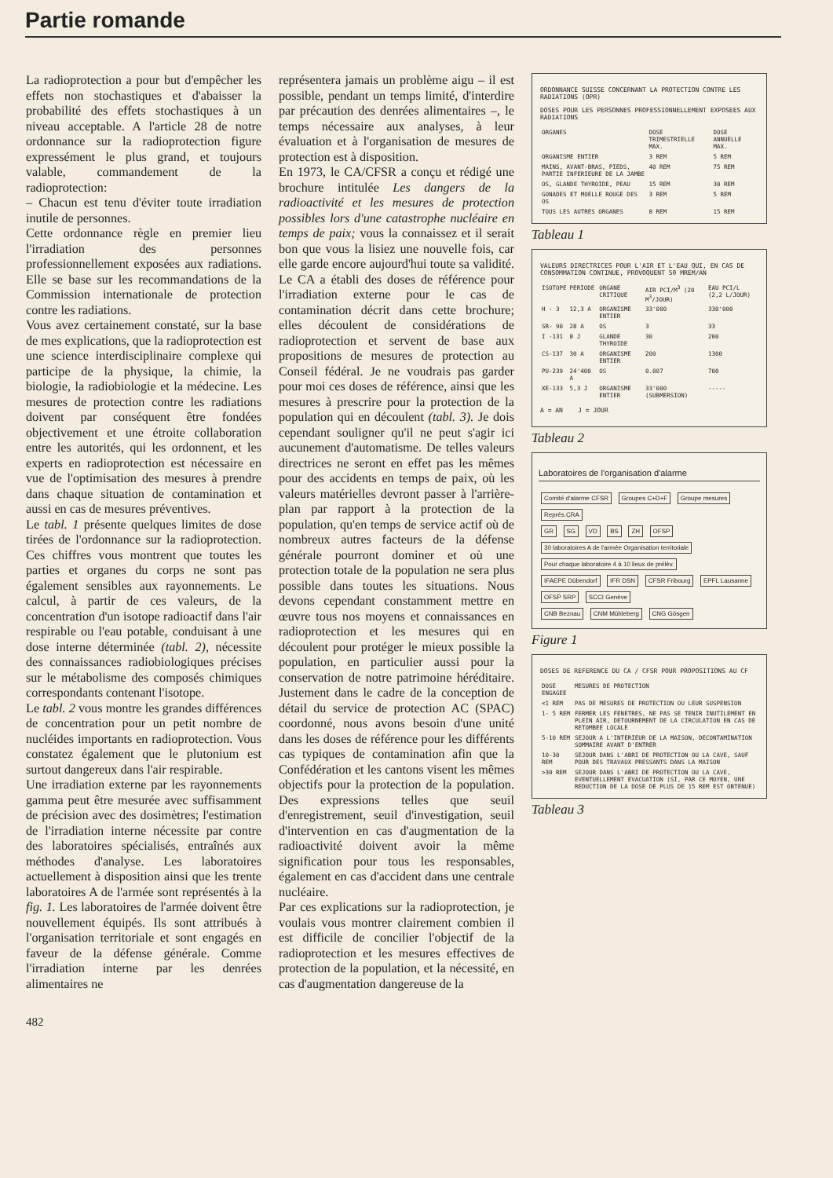Partie romande
La radioprotection a pour but d'empêcher les effets non stochastiques et d'abaisser la probabilité des effets stochastiques à un niveau acceptable. A l'article 28 de notre ordonnance sur la radioprotection figure expressément le plus grand, et toujours valable, commandement de la radioprotection:
– Chacun est tenu d'éviter toute irradiation inutile de personnes.
Cette ordonnance règle en premier lieu l'irradiation des personnes professionnellement exposées aux radiations. Elle se base sur les recommandations de la Commission internationale de protection contre les radiations.
Vous avez certainement constaté, sur la base de mes explications, que la radioprotection est une science interdisciplinaire complexe qui participe de la physique, la chimie, la biologie, la radiobiologie et la médecine. Les mesures de protection contre les radiations doivent par conséquent être fondées objectivement et une étroite collaboration entre les autorités, qui les ordonnent, et les experts en radioprotection est nécessaire en vue de l'optimisation des mesures à prendre dans chaque situation de contamination et aussi en cas de mesures préventives.
Le tabl. 1 présente quelques limites de dose tirées de l'ordonnance sur la radioprotection. Ces chiffres vous montrent que toutes les parties et organes du corps ne sont pas également sensibles aux rayonnements. Le calcul, à partir de ces valeurs, de la concentration d'un isotope radioactif dans l'air respirable ou l'eau potable, conduisant à une dose interne déterminée (tabl. 2), nécessite des connaissances radiobiologiques précises sur le métabolisme des composés chimiques correspondants contenant l'isotope.
Le tabl. 2 vous montre les grandes différences de concentration pour un petit nombre de nucléides importants en radioprotection. Vous constatez également que le plutonium est surtout dangereux dans l'air respirable.
Une irradiation externe par les rayonnements gamma peut être mesurée avec suffisamment de précision avec des dosimètres; l'estimation de l'irradiation interne nécessite par contre des laboratoires spécialisés, entraînés aux méthodes d'analyse. Les laboratoires actuellement à disposition ainsi que les trente laboratoires A de l'armée sont représentés à la fig. 1. Les laboratoires de l'armée doivent être nouvellement équipés. Ils sont attribués à l'organisation territoriale et sont engagés en faveur de la défense générale. Comme l'irradiation interne par les denrées alimentaires ne
représentera jamais un problème aigu – il est possible, pendant un temps limité, d'interdire par précaution des denrées alimentaires –, le temps nécessaire aux analyses, à leur évaluation et à l'organisation de mesures de protection est à disposition.
En 1973, le CA/CFSR a conçu et rédigé une brochure intitulée Les dangers de la radioactivité et les mesures de protection possibles lors d'une catastrophe nucléaire en temps de paix; vous la connaissez et il serait bon que vous la lisiez une nouvelle fois, car elle garde encore aujourd'hui toute sa validité. Le CA a établi des doses de référence pour l'irradiation externe pour le cas de contamination décrit dans cette brochure; elles découlent de considérations de radioprotection et servent de base aux propositions de mesures de protection au Conseil fédéral. Je ne voudrais pas garder pour moi ces doses de référence, ainsi que les mesures à prescrire pour la protection de la population qui en découlent (tabl. 3). Je dois cependant souligner qu'il ne peut s'agir ici aucunement d'automatisme. De telles valeurs directrices ne seront en effet pas les mêmes pour des accidents en temps de paix, où les valeurs matérielles devront passer à l'arrière-plan par rapport à la protection de la population, qu'en temps de service actif où de nombreux autres facteurs de la défense générale pourront dominer et où une protection totale de la population ne sera plus possible dans toutes les situations. Nous devons cependant constamment mettre en œuvre tous nos moyens et connaissances en radioprotection et les mesures qui en découlent pour protéger le mieux possible la population, en particulier aussi pour la conservation de notre patrimoine héréditaire. Justement dans le cadre de la conception de détail du service de protection AC (SPAC) coordonné, nous avons besoin d'une unité dans les doses de référence pour les différents cas typiques de contamination afin que la Confédération et les cantons visent les mêmes objectifs pour la protection de la population. Des expressions telles que seuil d'enregistrement, seuil d'investigation, seuil d'intervention en cas d'augmentation de la radioactivité doivent avoir la même signification pour tous les responsables, également en cas d'accident dans une centrale nucléaire.
Par ces explications sur la radioprotection, je voulais vous montrer clairement combien il est difficile de concilier l'objectif de la radioprotection et les mesures effectives de protection de la population, et la nécessité, en cas d'augmentation dangereuse de la
ORDONNANCE SUISSE CONCERNANT LA PROTECTION CONTRE LES RADIATIONS (OPR)
DOSES POUR LES PERSONNES PROFESSIONNELLEMENT EXPOSEES AUX RADIATIONS
| ORGANES | DOSE TRIMESTRIELLE MAX. | DOSE ANNUELLE MAX. |
| --- | --- | --- |
| ORGANISME ENTIER | 3 REM | 5 REM |
| MAINS, AVANT-BRAS, PIEDS, PARTIE INFERIEURE DE LA JAMBE | 40 REM | 75 REM |
| OS, GLANDE THYROIDE, PEAU | 15 REM | 30 REM |
| GONADES ET MOELLE ROUGE DES OS | 3 REM | 5 REM |
| TOUS LES AUTRES ORGANES | 8 REM | 15 REM |
Tableau 1
VALEURS DIRECTRICES POUR L'AIR ET L'EAU QUI, EN CAS DE CONSOMMATION CONTINUE, PROVOQUENT 50 MREM/AN
| ISOTOPE | PERIODE | ORGANE CRITIQUE | AIR PCI/M<sup>3</sup> (20 M<sup>3</sup>/JOUR) | EAU PCI/L (2,2 L/JOUR) |
| --- | --- | --- | --- | --- |
| H - 3 | 12,3 A | ORGANISME ENTIER | 33'000 | 330'000 |
| SR- 90 | 28 A | OS | 3 | 33 |
| I -131 | 8 J | GLANDE THYROIDE | 30 | 200 |
| CS-137 | 30 A | ORGANISME ENTIER | 200 | 1300 |
| PU-239 | 24'400 A | OS | 0.007 | 700 |
| XE-133 | 5,3 J | ORGANISME ENTIER | 33'000 (SUBMERSION) | ----- |
A = AN J = JOUR
Tableau 2
Laboratoires de l'organisation d'alarme
Comité d'alarme CFSR Groupes C+D+F Groupe mesures Représ.CRA
GR SG VD BS ZH OFSP
30 laboratoires A de l'armée Organisation territoriale Pour chaque laboratoire 4 à 10 lieux de prélèv.
IFAEPE Dübendorf IFR DSN CFSR Fribourg EPFL Lausanne OFSP SRP SCCI Genève
CNB Beznau CNM Mühleberg CNG Gösgen
Figure 1
DOSES DE REFERENCE DU CA / CFSR POUR PROPOSITIONS AU CF
| DOSE ENGAGEE | MESURES DE PROTECTION |
| --- | --- |
| <1 REM | PAS DE MESURES DE PROTECTION OU LEUR SUSPENSION |
| 1- 5 REM | FERMER LES FENETRES, NE PAS SE TENIR INUTILEMENT EN PLEIN AIR, DETOURNEMENT DE LA CIRCULATION EN CAS DE RETOMBEE LOCALE |
| 5-10 REM | SEJOUR A L'INTERIEUR DE LA MAISON, DECONTAMINATION SOMMAIRE AVANT D'ENTRER |
| 10-30 REM | SEJOUR DANS L'ABRI DE PROTECTION OU LA CAVE, SAUF POUR DES TRAVAUX PRESSANTS DANS LA MAISON |
| >30 REM | SEJOUR DANS L'ABRI DE PROTECTION OU LA CAVE, EVENTUELLEMENT EVACUATION (SI, PAR CE MOYEN, UNE REDUCTION DE LA DOSE DE PLUS DE 15 REM EST OBTENUE) |
Tableau 3
482